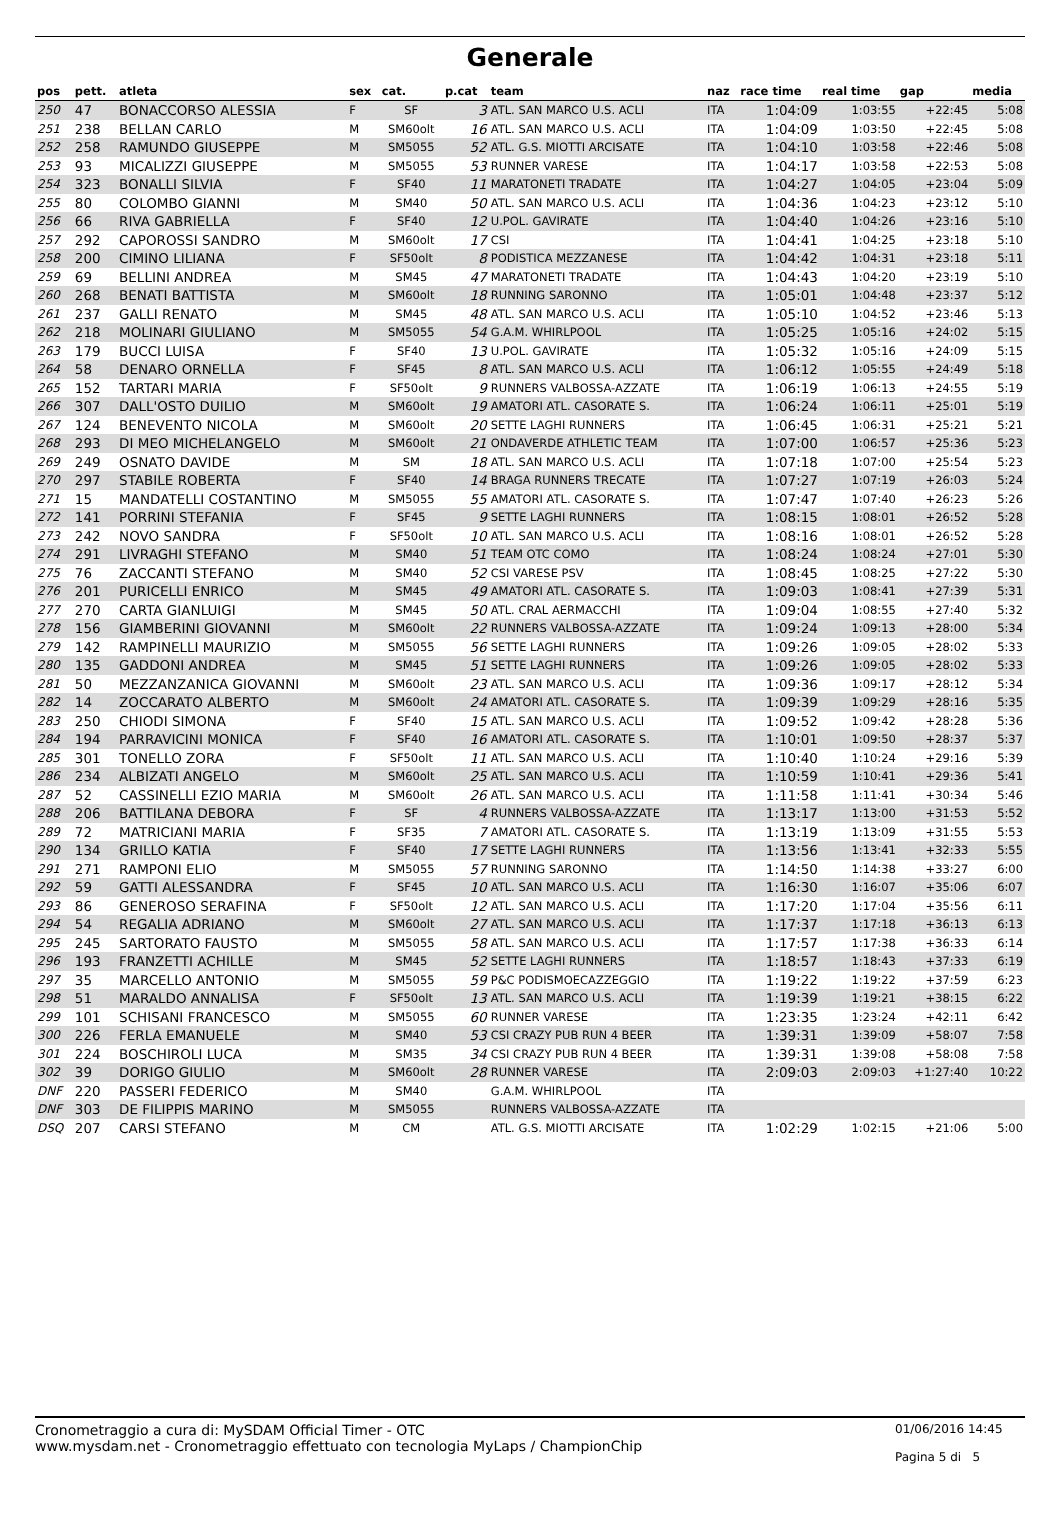Generale
| pos | pett. | atleta | sex | cat. | p.cat | team | naz | race time | real time | gap | media |
| --- | --- | --- | --- | --- | --- | --- | --- | --- | --- | --- | --- |
| 250 | 47 | BONACCORSO ALESSIA | F | SF | 3 | ATL. SAN MARCO U.S. ACLI | ITA | 1:04:09 | 1:03:55 | +22:45 | 5:08 |
| 251 | 238 | BELLAN CARLO | M | SM60olt | 16 | ATL. SAN MARCO U.S. ACLI | ITA | 1:04:09 | 1:03:50 | +22:45 | 5:08 |
| 252 | 258 | RAMUNDO GIUSEPPE | M | SM5055 | 52 | ATL. G.S. MIOTTI ARCISATE | ITA | 1:04:10 | 1:03:58 | +22:46 | 5:08 |
| 253 | 93 | MICALIZZI GIUSEPPE | M | SM5055 | 53 | RUNNER VARESE | ITA | 1:04:17 | 1:03:58 | +22:53 | 5:08 |
| 254 | 323 | BONALLI SILVIA | F | SF40 | 11 | MARATONETI TRADATE | ITA | 1:04:27 | 1:04:05 | +23:04 | 5:09 |
| 255 | 80 | COLOMBO GIANNI | M | SM40 | 50 | ATL. SAN MARCO U.S. ACLI | ITA | 1:04:36 | 1:04:23 | +23:12 | 5:10 |
| 256 | 66 | RIVA GABRIELLA | F | SF40 | 12 | U.POL. GAVIRATE | ITA | 1:04:40 | 1:04:26 | +23:16 | 5:10 |
| 257 | 292 | CAPOROSSI SANDRO | M | SM60olt | 17 | CSI | ITA | 1:04:41 | 1:04:25 | +23:18 | 5:10 |
| 258 | 200 | CIMINO LILIANA | F | SF50olt | 8 | PODISTICA MEZZANESE | ITA | 1:04:42 | 1:04:31 | +23:18 | 5:11 |
| 259 | 69 | BELLINI ANDREA | M | SM45 | 47 | MARATONETI TRADATE | ITA | 1:04:43 | 1:04:20 | +23:19 | 5:10 |
| 260 | 268 | BENATI BATTISTA | M | SM60olt | 18 | RUNNING SARONNO | ITA | 1:05:01 | 1:04:48 | +23:37 | 5:12 |
| 261 | 237 | GALLI RENATO | M | SM45 | 48 | ATL. SAN MARCO U.S. ACLI | ITA | 1:05:10 | 1:04:52 | +23:46 | 5:13 |
| 262 | 218 | MOLINARI GIULIANO | M | SM5055 | 54 | G.A.M. WHIRLPOOL | ITA | 1:05:25 | 1:05:16 | +24:02 | 5:15 |
| 263 | 179 | BUCCI LUISA | F | SF40 | 13 | U.POL. GAVIRATE | ITA | 1:05:32 | 1:05:16 | +24:09 | 5:15 |
| 264 | 58 | DENARO ORNELLA | F | SF45 | 8 | ATL. SAN MARCO U.S. ACLI | ITA | 1:06:12 | 1:05:55 | +24:49 | 5:18 |
| 265 | 152 | TARTARI MARIA | F | SF50olt | 9 | RUNNERS VALBOSSA-AZZATE | ITA | 1:06:19 | 1:06:13 | +24:55 | 5:19 |
| 266 | 307 | DALL'OSTO DUILIO | M | SM60olt | 19 | AMATORI ATL. CASORATE S. | ITA | 1:06:24 | 1:06:11 | +25:01 | 5:19 |
| 267 | 124 | BENEVENTO NICOLA | M | SM60olt | 20 | SETTE LAGHI RUNNERS | ITA | 1:06:45 | 1:06:31 | +25:21 | 5:21 |
| 268 | 293 | DI MEO MICHELANGELO | M | SM60olt | 21 | ONDAVERDE ATHLETIC TEAM | ITA | 1:07:00 | 1:06:57 | +25:36 | 5:23 |
| 269 | 249 | OSNATO DAVIDE | M | SM | 18 | ATL. SAN MARCO U.S. ACLI | ITA | 1:07:18 | 1:07:00 | +25:54 | 5:23 |
| 270 | 297 | STABILE ROBERTA | F | SF40 | 14 | BRAGA RUNNERS TRECATE | ITA | 1:07:27 | 1:07:19 | +26:03 | 5:24 |
| 271 | 15 | MANDATELLI COSTANTINO | M | SM5055 | 55 | AMATORI ATL. CASORATE S. | ITA | 1:07:47 | 1:07:40 | +26:23 | 5:26 |
| 272 | 141 | PORRINI STEFANIA | F | SF45 | 9 | SETTE LAGHI RUNNERS | ITA | 1:08:15 | 1:08:01 | +26:52 | 5:28 |
| 273 | 242 | NOVO SANDRA | F | SF50olt | 10 | ATL. SAN MARCO U.S. ACLI | ITA | 1:08:16 | 1:08:01 | +26:52 | 5:28 |
| 274 | 291 | LIVRAGHI STEFANO | M | SM40 | 51 | TEAM OTC COMO | ITA | 1:08:24 | 1:08:24 | +27:01 | 5:30 |
| 275 | 76 | ZACCANTI STEFANO | M | SM40 | 52 | CSI VARESE PSV | ITA | 1:08:45 | 1:08:25 | +27:22 | 5:30 |
| 276 | 201 | PURICELLI ENRICO | M | SM45 | 49 | AMATORI ATL. CASORATE S. | ITA | 1:09:03 | 1:08:41 | +27:39 | 5:31 |
| 277 | 270 | CARTA GIANLUIGI | M | SM45 | 50 | ATL. CRAL AERMACCHI | ITA | 1:09:04 | 1:08:55 | +27:40 | 5:32 |
| 278 | 156 | GIAMBERINI GIOVANNI | M | SM60olt | 22 | RUNNERS VALBOSSA-AZZATE | ITA | 1:09:24 | 1:09:13 | +28:00 | 5:34 |
| 279 | 142 | RAMPINELLI MAURIZIO | M | SM5055 | 56 | SETTE LAGHI RUNNERS | ITA | 1:09:26 | 1:09:05 | +28:02 | 5:33 |
| 280 | 135 | GADDONI ANDREA | M | SM45 | 51 | SETTE LAGHI RUNNERS | ITA | 1:09:26 | 1:09:05 | +28:02 | 5:33 |
| 281 | 50 | MEZZANZANICA GIOVANNI | M | SM60olt | 23 | ATL. SAN MARCO U.S. ACLI | ITA | 1:09:36 | 1:09:17 | +28:12 | 5:34 |
| 282 | 14 | ZOCCARATO ALBERTO | M | SM60olt | 24 | AMATORI ATL. CASORATE S. | ITA | 1:09:39 | 1:09:29 | +28:16 | 5:35 |
| 283 | 250 | CHIODI SIMONA | F | SF40 | 15 | ATL. SAN MARCO U.S. ACLI | ITA | 1:09:52 | 1:09:42 | +28:28 | 5:36 |
| 284 | 194 | PARRAVICINI MONICA | F | SF40 | 16 | AMATORI ATL. CASORATE S. | ITA | 1:10:01 | 1:09:50 | +28:37 | 5:37 |
| 285 | 301 | TONELLO ZORA | F | SF50olt | 11 | ATL. SAN MARCO U.S. ACLI | ITA | 1:10:40 | 1:10:24 | +29:16 | 5:39 |
| 286 | 234 | ALBIZATI ANGELO | M | SM60olt | 25 | ATL. SAN MARCO U.S. ACLI | ITA | 1:10:59 | 1:10:41 | +29:36 | 5:41 |
| 287 | 52 | CASSINELLI EZIO MARIA | M | SM60olt | 26 | ATL. SAN MARCO U.S. ACLI | ITA | 1:11:58 | 1:11:41 | +30:34 | 5:46 |
| 288 | 206 | BATTILANA DEBORA | F | SF | 4 | RUNNERS VALBOSSA-AZZATE | ITA | 1:13:17 | 1:13:00 | +31:53 | 5:52 |
| 289 | 72 | MATRICIANI MARIA | F | SF35 | 7 | AMATORI ATL. CASORATE S. | ITA | 1:13:19 | 1:13:09 | +31:55 | 5:53 |
| 290 | 134 | GRILLO KATIA | F | SF40 | 17 | SETTE LAGHI RUNNERS | ITA | 1:13:56 | 1:13:41 | +32:33 | 5:55 |
| 291 | 271 | RAMPONI ELIO | M | SM5055 | 57 | RUNNING SARONNO | ITA | 1:14:50 | 1:14:38 | +33:27 | 6:00 |
| 292 | 59 | GATTI ALESSANDRA | F | SF45 | 10 | ATL. SAN MARCO U.S. ACLI | ITA | 1:16:30 | 1:16:07 | +35:06 | 6:07 |
| 293 | 86 | GENEROSO SERAFINA | F | SF50olt | 12 | ATL. SAN MARCO U.S. ACLI | ITA | 1:17:20 | 1:17:04 | +35:56 | 6:11 |
| 294 | 54 | REGALIA ADRIANO | M | SM60olt | 27 | ATL. SAN MARCO U.S. ACLI | ITA | 1:17:37 | 1:17:18 | +36:13 | 6:13 |
| 295 | 245 | SARTORATO FAUSTO | M | SM5055 | 58 | ATL. SAN MARCO U.S. ACLI | ITA | 1:17:57 | 1:17:38 | +36:33 | 6:14 |
| 296 | 193 | FRANZETTI ACHILLE | M | SM45 | 52 | SETTE LAGHI RUNNERS | ITA | 1:18:57 | 1:18:43 | +37:33 | 6:19 |
| 297 | 35 | MARCELLO ANTONIO | M | SM5055 | 59 | P&C PODISMOECAZZEGGIO | ITA | 1:19:22 | 1:19:22 | +37:59 | 6:23 |
| 298 | 51 | MARALDO ANNALISA | F | SF50olt | 13 | ATL. SAN MARCO U.S. ACLI | ITA | 1:19:39 | 1:19:21 | +38:15 | 6:22 |
| 299 | 101 | SCHISANI FRANCESCO | M | SM5055 | 60 | RUNNER VARESE | ITA | 1:23:35 | 1:23:24 | +42:11 | 6:42 |
| 300 | 226 | FERLA EMANUELE | M | SM40 | 53 | CSI CRAZY PUB RUN 4 BEER | ITA | 1:39:31 | 1:39:09 | +58:07 | 7:58 |
| 301 | 224 | BOSCHIROLI LUCA | M | SM35 | 34 | CSI CRAZY PUB RUN 4 BEER | ITA | 1:39:31 | 1:39:08 | +58:08 | 7:58 |
| 302 | 39 | DORIGO GIULIO | M | SM60olt | 28 | RUNNER VARESE | ITA | 2:09:03 | 2:09:03 | +1:27:40 | 10:22 |
| DNF | 220 | PASSERI FEDERICO | M | SM40 | | G.A.M. WHIRLPOOL | ITA | | | | |
| DNF | 303 | DE FILIPPIS MARINO | M | SM5055 | | RUNNERS VALBOSSA-AZZATE | ITA | | | | |
| DSQ | 207 | CARSI STEFANO | M | CM | | ATL. G.S. MIOTTI ARCISATE | ITA | 1:02:29 | 1:02:15 | +21:06 | 5:00 |
Cronometraggio a cura di: MySDAM Official Timer - OTC
www.mysdam.net - Cronometraggio effettuato con tecnologia MyLaps / ChampionChip
01/06/2016 14:45
Pagina 5 di 5